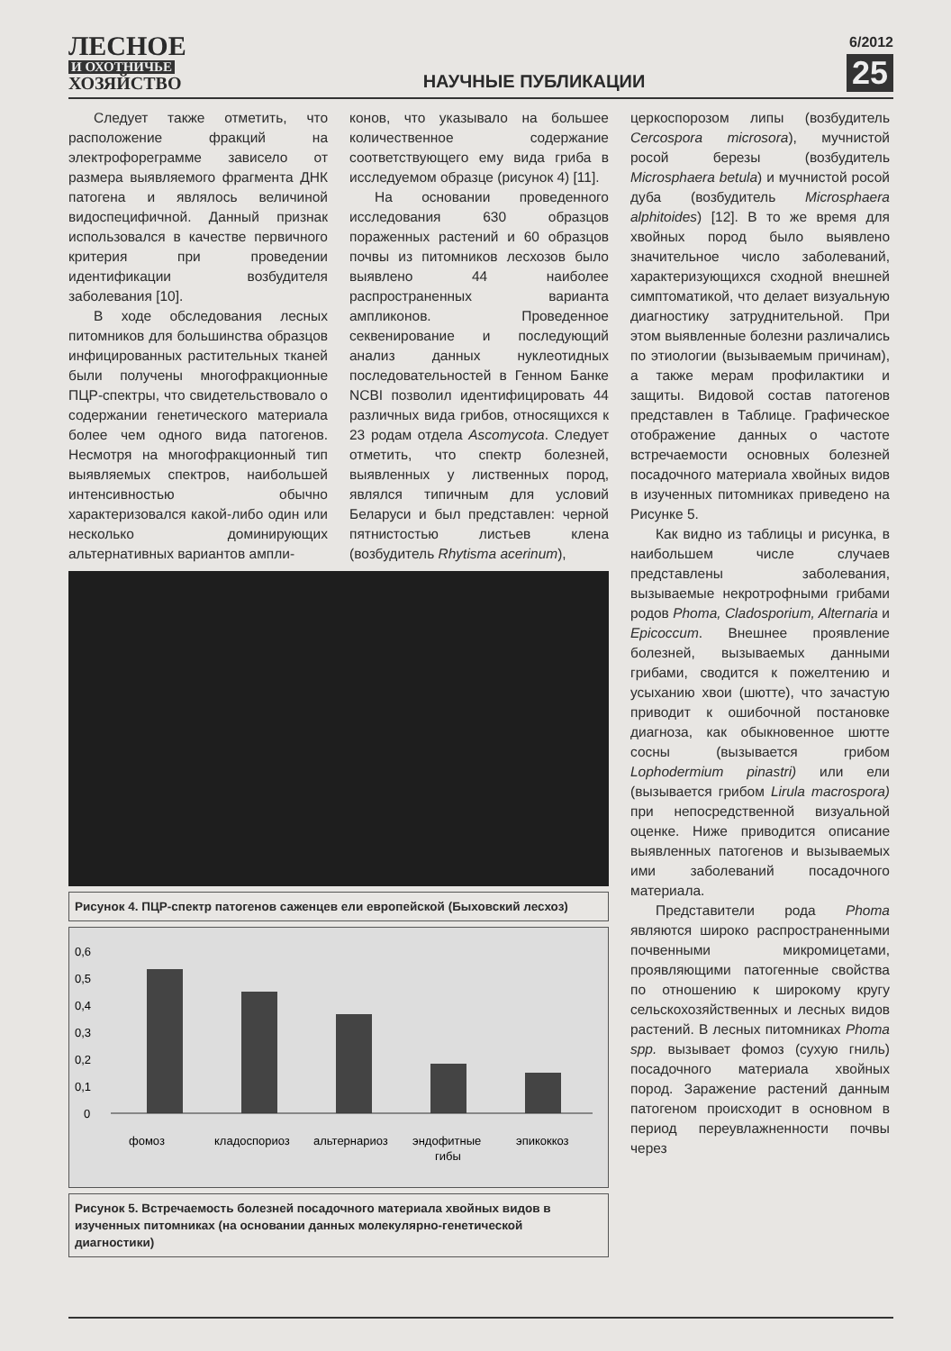ЛЕСНОЕ
И ОХОТНИЧЬЕ
ХОЗЯЙСТВО
НАУЧНЫЕ ПУБЛИКАЦИИ
6/2012
25
Следует также отметить, что расположение фракций на электрофореграмме зависело от размера выявляемого фрагмента ДНК патогена и являлось величиной видоспецифичной. Данный признак использовался в качестве первичного критерия при проведении идентификации возбудителя заболевания [10].
В ходе обследования лесных питомников для большинства образцов инфицированных растительных тканей были получены многофракционные ПЦР-спектры, что свидетельствовало о содержании генетического материала более чем одного вида патогенов. Несмотря на многофракционный тип выявляемых спектров, наибольшей интенсивностью обычно характеризовался какой-либо один или несколько доминирующих альтернативных вариантов ампли-
конов, что указывало на большее количественное содержание соответствующего ему вида гриба в исследуемом образце (рисунок 4) [11].
На основании проведенного исследования 630 образцов пораженных растений и 60 образцов почвы из питомников лесхозов было выявлено 44 наиболее распространенных варианта ампликонов. Проведенное секвенирование и последующий анализ данных нуклеотидных последовательностей в Генном Банке NCBI позволил идентифицировать 44 различных вида грибов, относящихся к 23 родам отдела Ascomycota. Следует отметить, что спектр болезней, выявленных у лиственных пород, являлся типичным для условий Беларуси и был представлен: черной пятнистостью листьев клена (возбудитель Rhytisma acerinum),
Рисунок 4. ПЦР-спектр патогенов саженцев ели европейской (Быховский лесхоз)
0,6
0,5
0,4
0,3
0,2
0,1
0
фомоз
кладоспориоз
альтернариоз
эндофитные
гибы
эпикоккоз
Рисунок 5. Встречаемость болезней посадочного материала хвойных видов в изученных питомниках (на основании данных молекулярно-генетической диагностики)
церкоспорозом липы (возбудитель Cercospora microsora), мучнистой росой березы (возбудитель Microsphaera betula) и мучнистой росой дуба (возбудитель Microsphaera alphitoides) [12]. В то же время для хвойных пород было выявлено значительное число заболеваний, характеризующихся сходной внешней симптоматикой, что делает визуальную диагностику затруднительной. При этом выявленные болезни различались по этиологии (вызываемым причинам), а также мерам профилактики и защиты. Видовой состав патогенов представлен в Таблице. Графическое отображение данных о частоте встречаемости основных болезней посадочного материала хвойных видов в изученных питомниках приведено на Рисунке 5.
Как видно из таблицы и рисунка, в наибольшем числе случаев представлены заболевания, вызываемые некротрофными грибами родов Phoma, Cladosporium, Alternaria и Epicoccum. Внешнее проявление болезней, вызываемых данными грибами, сводится к пожелтению и усыханию хвои (шютте), что зачастую приводит к ошибочной постановке диагноза, как обыкновенное шютте сосны (вызывается грибом Lophodermium pinastri) или ели (вызывается грибом Lirula macrospora) при непосредственной визуальной оценке. Ниже приводится описание выявленных патогенов и вызываемых ими заболеваний посадочного материала.
Представители рода Phoma являются широко распространенными почвенными микромицетами, проявляющими патогенные свойства по отношению к широкому кругу сельскохозяйственных и лесных видов растений. В лесных питомниках Phoma spp. вызывает фомоз (сухую гниль) посадочного материала хвойных пород. Заражение растений данным патогеном происходит в основном в период переувлажненности почвы через